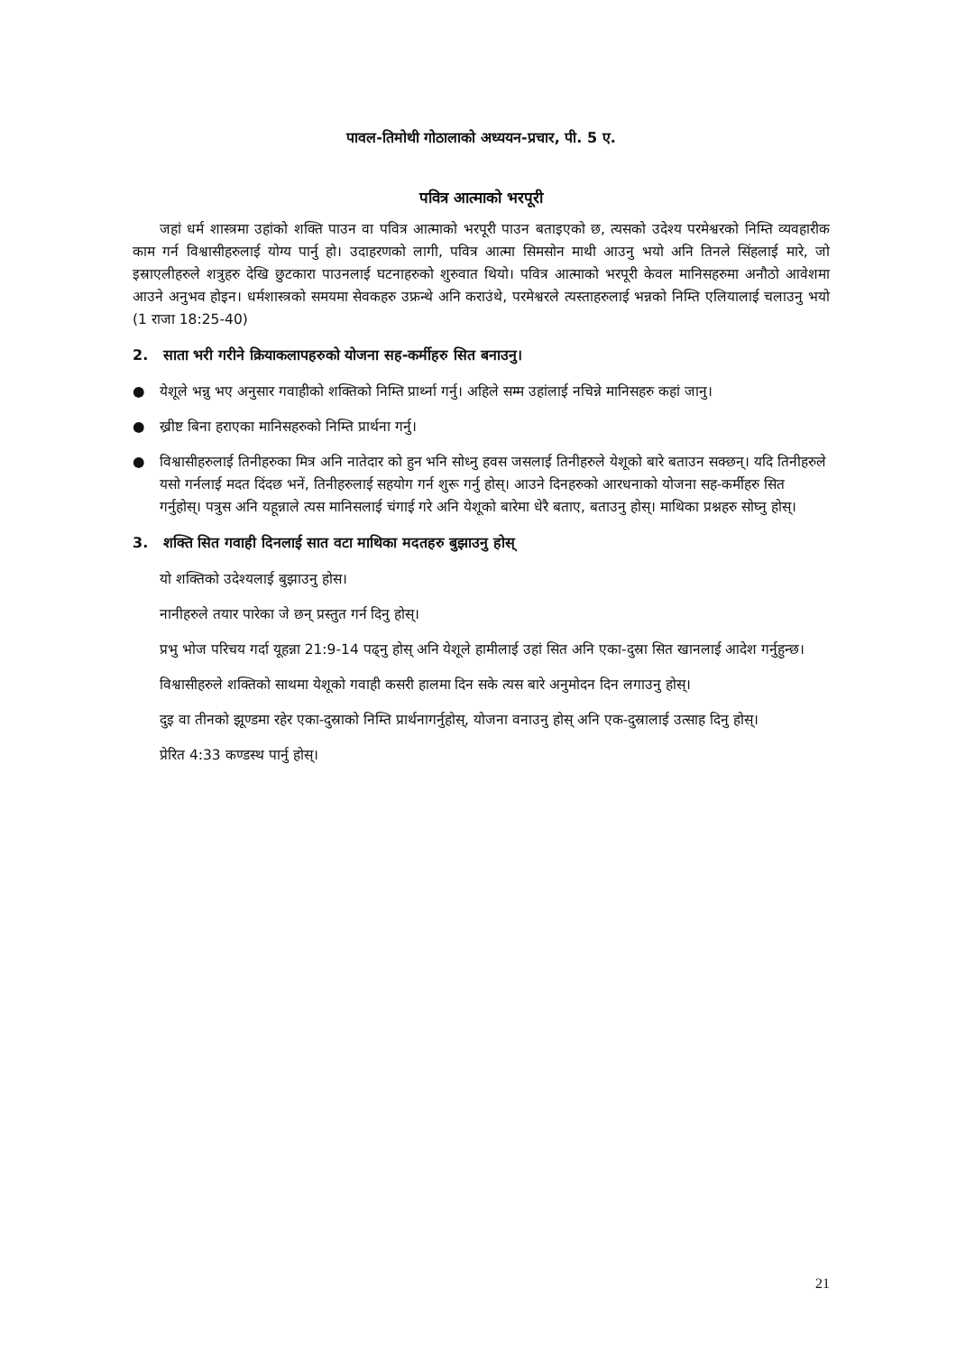पावल-तिमोथी गोठालाको अध्ययन-प्रचार, पी. 5 ए.
पवित्र आत्माको भरपूरी
जहां धर्म शास्त्रमा उहांको शक्ति पाउन वा पवित्र आत्माको भरपूरी पाउन बताइएको छ, त्यसको उदेश्य परमेश्वरको निम्ति व्यवहारीक काम गर्न विश्वासीहरुलाई योग्य पार्नु हो। उदाहरणको लागी, पवित्र आत्मा सिमसोन माथी आउनु भयो अनि तिनले सिंहलाई मारे, जो इस्राएलीहरुले शत्रुहरु देखि छुटकारा पाउनलाई घटनाहरुको शुरुवात थियो। पवित्र आत्माको भरपूरी केवल मानिसहरुमा अनौठो आवेशमा आउने अनुभव होइन। धर्मशास्त्रको समयमा सेवकहरु उफ्रन्थे अनि कराउंथे, परमेश्वरले त्यस्ताहरुलाई भन्नको निम्ति एलियालाई चलाउनु भयो (1 राजा 18:25-40)
2. साता भरी गरीने क्रियाकलापहरुको योजना सह-कर्मीहरु सित बनाउनु।
● येशूले भन्नु भए अनुसार गवाहीको शक्तिको निम्ति प्रार्थ्ना गर्नु। अहिले सम्म उहांलाई नचिन्ने मानिसहरु कहां जानु।
● ख्रीष्ट बिना हराएका मानिसहरुको निम्ति प्रार्थना गर्नु।
● विश्वासीहरुलाई तिनीहरुका मित्र अनि नातेदार को हुन भनि सोध्नु हवस जसलाई तिनीहरुले येशूको बारे बताउन सक्छन्। यदि तिनीहरुले यसो गर्नलाई मदत दिंदछ भनें, तिनीहरुलाई सहयोग गर्न शुरू गर्नु होस्। आउने दिनहरुको आरधनाको योजना सह-कर्मीहरु सित गर्नुहोस्। पत्रुस अनि यहून्नाले त्यस मानिसलाई चंगाई गरे अनि येशूको बारेमा धेरै बताए, बताउनु होस्। माथिका प्रश्नहरु सोघ्नु होस्।
3. शक्ति सित गवाही दिनलाई सात वटा माथिका मदतहरु बुझाउनु होस्
यो शक्तिको उदेश्यलाई बुझाउनु होस।
नानीहरुले तयार पारेका जे छन् प्रस्तुत गर्न दिनु होस्।
प्रभु भोज परिचय गर्दा यूहन्ना 21:9-14 पढ्नु होस् अनि येशूले हामीलाई उहां सित अनि एका-दुस्रा सित खानलाई आदेश गर्नुहुन्छ।
विश्वासीहरुले शक्तिको साथमा येशूको गवाही कसरी हालमा दिन सके त्यस बारे अनुमोदन दिन लगाउनु होस्।
दुइ वा तीनको झूण्डमा रहेर एका-दुस्राको निम्ति प्रार्थनागर्नुहोस्, योजना वनाउनु होस् अनि एक-दुस्रालाई उत्साह दिनु होस्।
प्रेरित 4:33 कण्डस्थ पार्नु होस्।
21